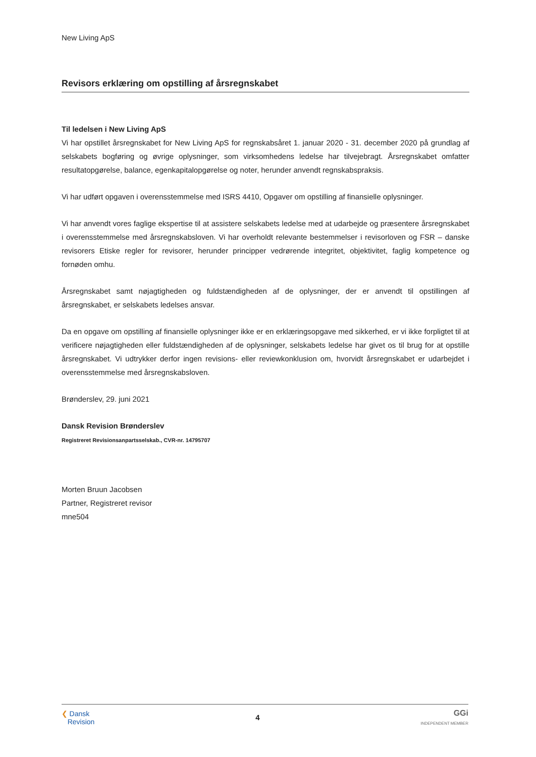New Living ApS
Revisors erklæring om opstilling af årsregnskabet
Til ledelsen i New Living ApS
Vi har opstillet årsregnskabet for New Living ApS for regnskabsåret 1. januar 2020 - 31. december 2020 på grundlag af selskabets bogføring og øvrige oplysninger, som virksomhedens ledelse har tilvejebragt. Årsregnskabet omfatter resultatopgørelse, balance, egenkapitalopgørelse og noter, herunder anvendt regnskabspraksis.
Vi har udført opgaven i overensstemmelse med ISRS 4410, Opgaver om opstilling af finansielle oplysninger.
Vi har anvendt vores faglige ekspertise til at assistere selskabets ledelse med at udarbejde og præsentere årsregnskabet i overensstemmelse med årsregnskabsloven. Vi har overholdt relevante bestemmelser i revisorloven og FSR – danske revisorers Etiske regler for revisorer, herunder principper vedrørende integritet, objektivitet, faglig kompetence og fornøden omhu.
Årsregnskabet samt nøjagtigheden og fuldstændigheden af de oplysninger, der er anvendt til opstillingen af årsregnskabet, er selskabets ledelses ansvar.
Da en opgave om opstilling af finansielle oplysninger ikke er en erklæringsopgave med sikkerhed, er vi ikke forpligtet til at verificere nøjagtigheden eller fuldstændigheden af de oplysninger, selskabets ledelse har givet os til brug for at opstille årsregnskabet. Vi udtrykker derfor ingen revisions- eller reviewkonklusion om, hvorvidt årsregnskabet er udarbejdet i overensstemmelse med årsregnskabsloven.
Brønderslev, 29. juni 2021
Dansk Revision Brønderslev
Registreret Revisionsanpartsselskab., CVR-nr. 14795707
Morten Bruun Jacobsen
Partner, Registreret revisor
mne504
❮ Dansk
Revision
4
GGi
INDEPENDENT MEMBER